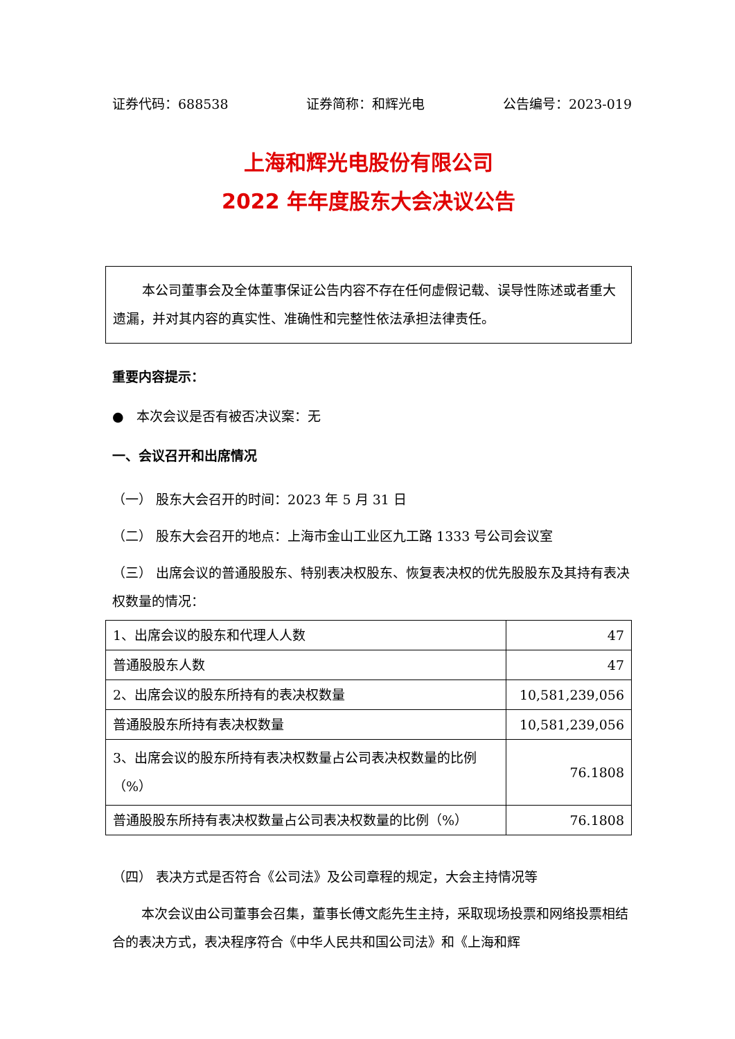证券代码：688538 证券简称：和辉光电 公告编号：2023-019
上海和辉光电股份有限公司
2022 年年度股东大会决议公告
本公司董事会及全体董事保证公告内容不存在任何虚假记载、误导性陈述或者重大遗漏，并对其内容的真实性、准确性和完整性依法承担法律责任。
重要内容提示：
● 本次会议是否有被否决议案：无
一、会议召开和出席情况
（一） 股东大会召开的时间：2023 年 5 月 31 日
（二） 股东大会召开的地点：上海市金山工业区九工路 1333 号公司会议室
（三） 出席会议的普通股股东、特别表决权股东、恢复表决权的优先股股东及其持有表决权数量的情况：
| 1、出席会议的股东和代理人人数 | 47 |
| 普通股股东人数 | 47 |
| 2、出席会议的股东所持有的表决权数量 | 10,581,239,056 |
| 普通股股东所持有表决权数量 | 10,581,239,056 |
| 3、出席会议的股东所持有表决权数量占公司表决权数量的比例（%） | 76.1808 |
| 普通股股东所持有表决权数量占公司表决权数量的比例（%） | 76.1808 |
（四） 表决方式是否符合《公司法》及公司章程的规定，大会主持情况等
本次会议由公司董事会召集，董事长傅文彪先生主持，采取现场投票和网络投票相结合的表决方式，表决程序符合《中华人民共和国公司法》和《上海和辉